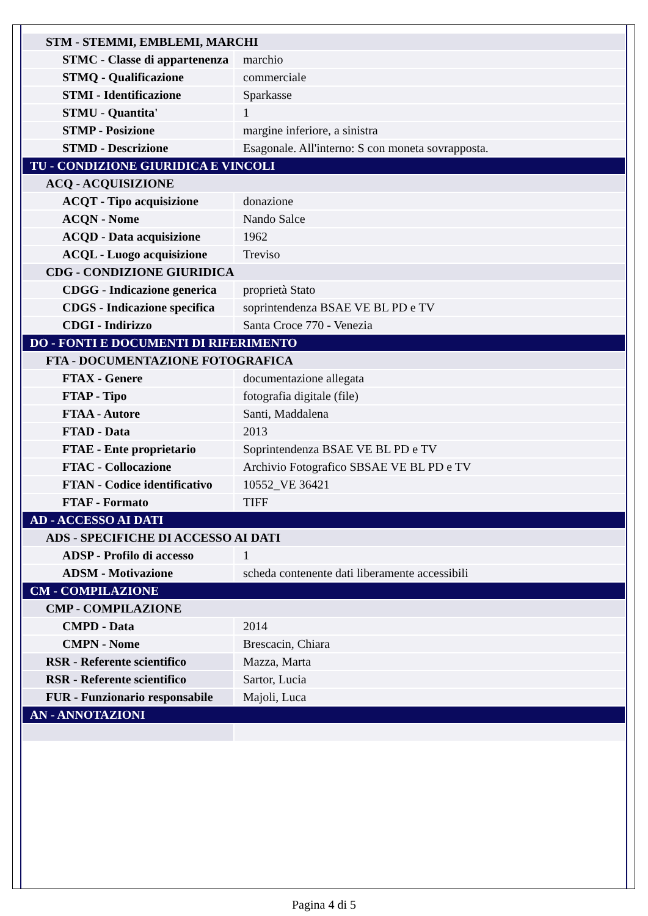| STM - STEMMI, EMBLEMI, MARCHI | |
| STMC - Classe di appartenenza | marchio |
| STMQ - Qualificazione | commerciale |
| STMI - Identificazione | Sparkasse |
| STMU - Quantita' | 1 |
| STMP - Posizione | margine inferiore, a sinistra |
| STMD - Descrizione | Esagonale. All'interno: S con moneta sovrapposta. |
| TU - CONDIZIONE GIURIDICA E VINCOLI | |
| ACQ - ACQUISIZIONE | |
| ACQT - Tipo acquisizione | donazione |
| ACQN - Nome | Nando Salce |
| ACQD - Data acquisizione | 1962 |
| ACQL - Luogo acquisizione | Treviso |
| CDG - CONDIZIONE GIURIDICA | |
| CDGG - Indicazione generica | proprietà Stato |
| CDGS - Indicazione specifica | soprintendenza BSAE VE BL PD e TV |
| CDGI - Indirizzo | Santa Croce 770 - Venezia |
| DO - FONTI E DOCUMENTI DI RIFERIMENTO | |
| FTA - DOCUMENTAZIONE FOTOGRAFICA | |
| FTAX - Genere | documentazione allegata |
| FTAP - Tipo | fotografia digitale (file) |
| FTAA - Autore | Santi, Maddalena |
| FTAD - Data | 2013 |
| FTAE - Ente proprietario | Soprintendenza BSAE VE BL PD e TV |
| FTAC - Collocazione | Archivio Fotografico SBSAE VE BL PD e TV |
| FTAN - Codice identificativo | 10552_VE 36421 |
| FTAF - Formato | TIFF |
| AD - ACCESSO AI DATI | |
| ADS - SPECIFICHE DI ACCESSO AI DATI | |
| ADSP - Profilo di accesso | 1 |
| ADSM - Motivazione | scheda contenente dati liberamente accessibili |
| CM - COMPILAZIONE | |
| CMP - COMPILAZIONE | |
| CMPD - Data | 2014 |
| CMPN - Nome | Brescacin, Chiara |
| RSR - Referente scientifico | Mazza, Marta |
| RSR - Referente scientifico | Sartor, Lucia |
| FUR - Funzionario responsabile | Majoli, Luca |
| AN - ANNOTAZIONI | |
Pagina 4 di 5